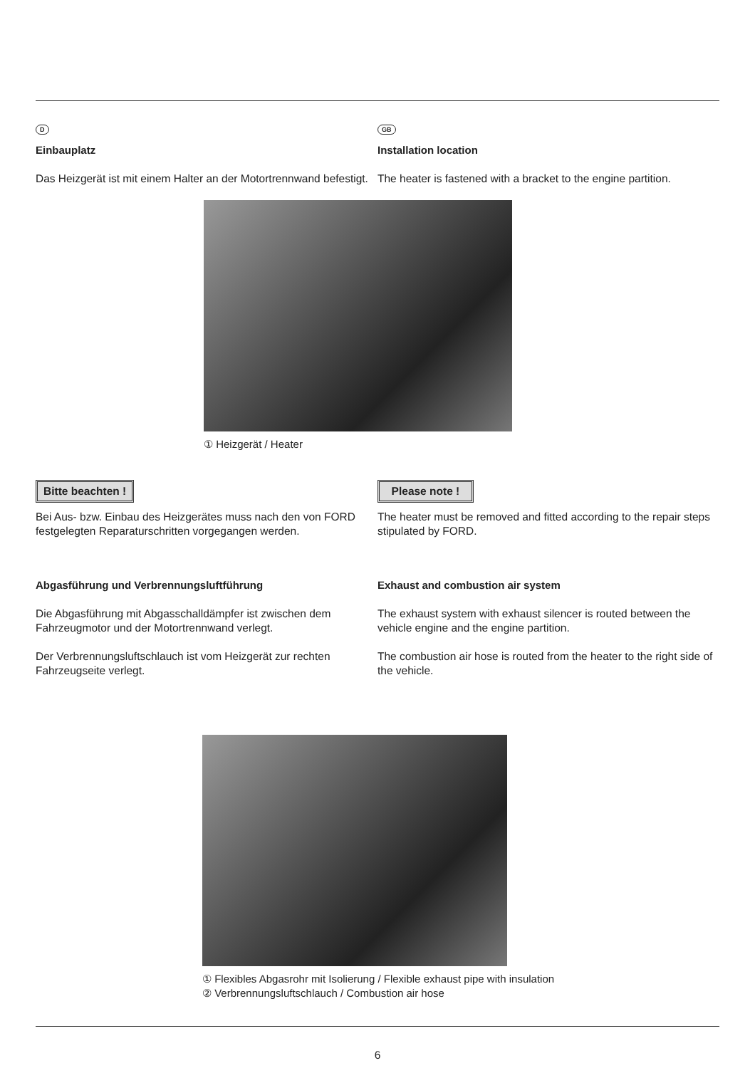D
Einbauplatz
Das Heizgerät ist mit einem Halter an der Motortrennwand befestigt.
GB
Installation location
The heater is fastened with a bracket to the engine partition.
① Heizgerät / Heater
Bitte beachten !
Bei Aus- bzw. Einbau des Heizgerätes muss nach den von FORD festgelegten Reparaturschritten vorgegangen werden.
Please note !
The heater must be removed and fitted according to the repair steps stipulated by FORD.
Abgasführung und Verbrennungsluftführung
Die Abgasführung mit Abgasschalldämpfer ist zwischen dem Fahrzeugmotor und der Motortrennwand verlegt.
Der Verbrennungsluftschlauch ist vom Heizgerät zur rechten Fahrzeugseite verlegt.
Exhaust and combustion air system
The exhaust system with exhaust silencer is routed between the vehicle engine and the engine partition.
The combustion air hose is routed from the heater to the right side of the vehicle.
① Flexibles Abgasrohr mit Isolierung / Flexible exhaust pipe with insulation
② Verbrennungsluftschlauch / Combustion air hose
6